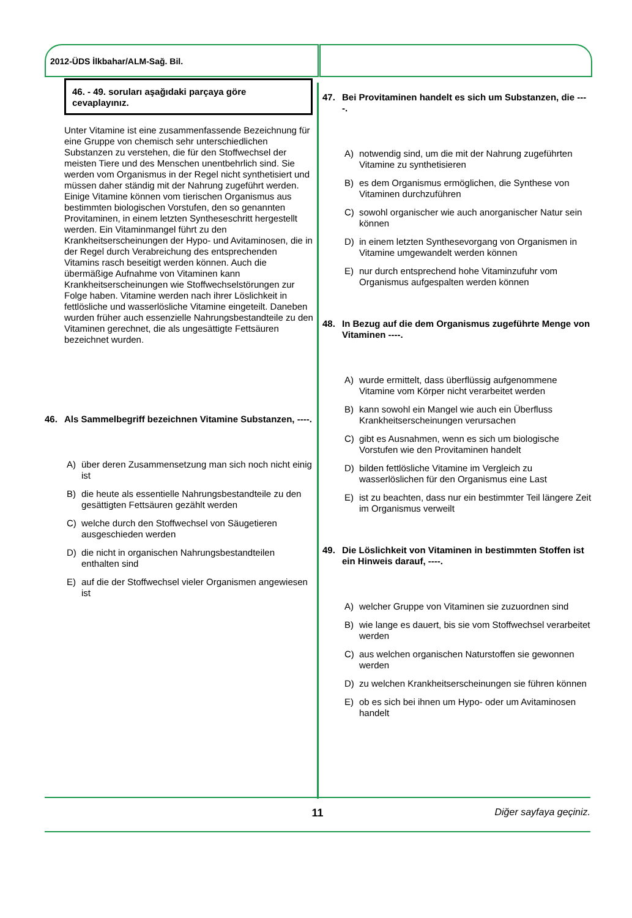2012-ÜDS İlkbahar/ALM-Sağ. Bil.
46. - 49. soruları aşağıdaki parçaya göre cevaplayınız.
Unter Vitamine ist eine zusammenfassende Bezeichnung für eine Gruppe von chemisch sehr unterschiedlichen Substanzen zu verstehen, die für den Stoffwechsel der meisten Tiere und des Menschen unentbehrlich sind. Sie werden vom Organismus in der Regel nicht synthetisiert und müssen daher ständig mit der Nahrung zugeführt werden. Einige Vitamine können vom tierischen Organismus aus bestimmten biologischen Vorstufen, den so genannten Provitaminen, in einem letzten Syntheseschritt hergestellt werden. Ein Vitaminmangel führt zu den Krankheitserscheinungen der Hypo- und Avitaminosen, die in der Regel durch Verabreichung des entsprechenden Vitamins rasch beseitigt werden können. Auch die übermäßige Aufnahme von Vitaminen kann Krankheitserscheinungen wie Stoffwechselstörungen zur Folge haben. Vitamine werden nach ihrer Löslichkeit in fettlösliche und wasserlösliche Vitamine eingeteilt. Daneben wurden früher auch essenzielle Nahrungsbestandteile zu den Vitaminen gerechnet, die als ungesättigte Fettsäuren bezeichnet wurden.
46. Als Sammelbegriff bezeichnen Vitamine Substanzen, ----.
A) über deren Zusammensetzung man sich noch nicht einig ist
B) die heute als essentielle Nahrungsbestandteile zu den gesättigten Fettsäuren gezählt werden
C) welche durch den Stoffwechsel von Säugetieren ausgeschieden werden
D) die nicht in organischen Nahrungsbestandteilen enthalten sind
E) auf die der Stoffwechsel vieler Organismen angewiesen ist
47. Bei Provitaminen handelt es sich um Substanzen, die ----.
A) notwendig sind, um die mit der Nahrung zugeführten Vitamine zu synthetisieren
B) es dem Organismus ermöglichen, die Synthese von Vitaminen durchzuführen
C) sowohl organischer wie auch anorganischer Natur sein können
D) in einem letzten Synthesevorgang von Organismen in Vitamine umgewandelt werden können
E) nur durch entsprechend hohe Vitaminzufuhr vom Organismus aufgespalten werden können
48. In Bezug auf die dem Organismus zugeführte Menge von Vitaminen ----.
A) wurde ermittelt, dass überflüssig aufgenommene Vitamine vom Körper nicht verarbeitet werden
B) kann sowohl ein Mangel wie auch ein Überfluss Krankheitserscheinungen verursachen
C) gibt es Ausnahmen, wenn es sich um biologische Vorstufen wie den Provitaminen handelt
D) bilden fettlösliche Vitamine im Vergleich zu wasserlöslichen für den Organismus eine Last
E) ist zu beachten, dass nur ein bestimmter Teil längere Zeit im Organismus verweilt
49. Die Löslichkeit von Vitaminen in bestimmten Stoffen ist ein Hinweis darauf, ----.
A) welcher Gruppe von Vitaminen sie zuzuordnen sind
B) wie lange es dauert, bis sie vom Stoffwechsel verarbeitet werden
C) aus welchen organischen Naturstoffen sie gewonnen werden
D) zu welchen Krankheitserscheinungen sie führen können
E) ob es sich bei ihnen um Hypo- oder um Avitaminosen handelt
11 Diğer sayfaya geçiniz.